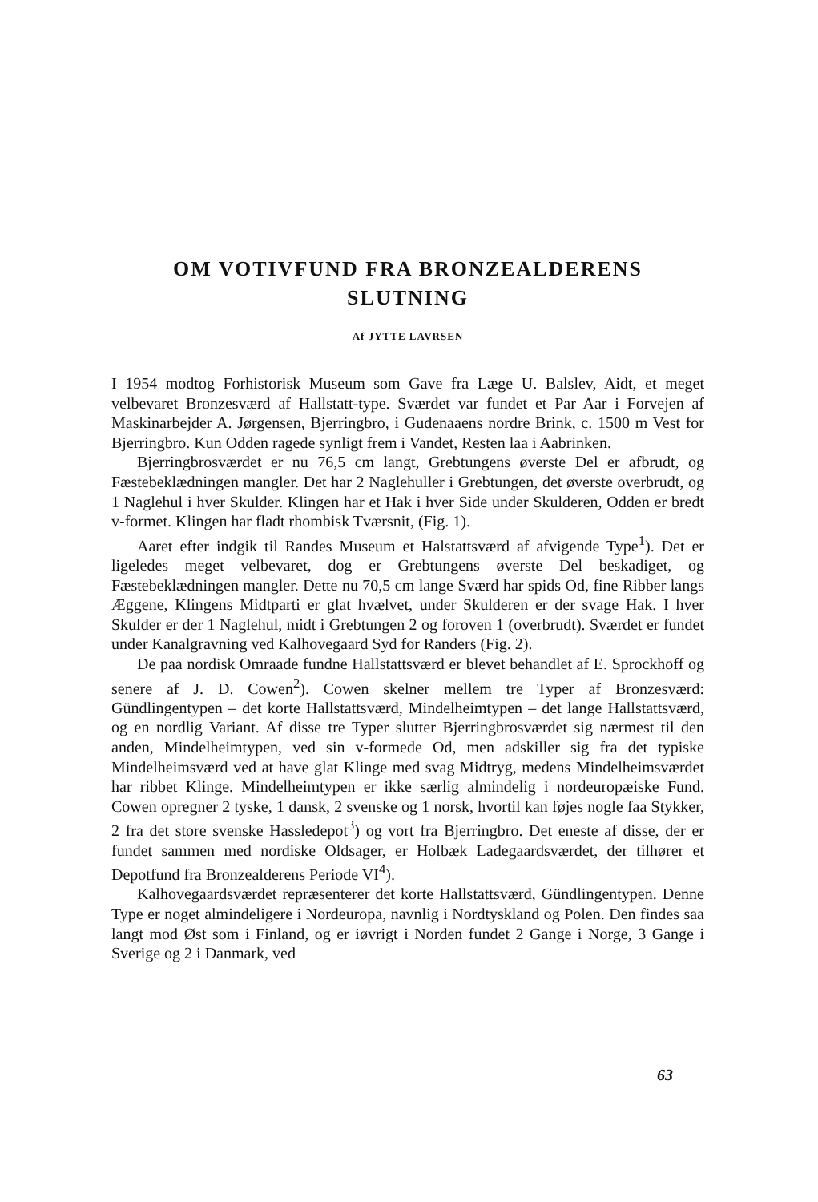OM VOTIVFUND FRA BRONZEALDERENS
SLUTNING
Af JYTTE LAVRSEN
I 1954 modtog Forhistorisk Museum som Gave fra Læge U. Balslev, Aidt, et meget velbevaret Bronzesværd af Hallstatt-type. Sværdet var fundet et Par Aar i Forvejen af Maskinarbejder A. Jørgensen, Bjerringbro, i Gudenaaens nordre Brink, c. 1500 m Vest for Bjerringbro. Kun Odden ragede synligt frem i Vandet, Resten laa i Aabrinken.
Bjerringbrosværdet er nu 76,5 cm langt, Grebtungens øverste Del er afbrudt, og Fæstebeklædningen mangler. Det har 2 Naglehuller i Grebtungen, det øverste overbrudt, og 1 Naglehul i hver Skulder. Klingen har et Hak i hver Side under Skulderen, Odden er bredt v-formet. Klingen har fladt rhombisk Tværsnit, (Fig. 1).
Aaret efter indgik til Randes Museum et Halstattsværd af afvigende Type<sup>1</sup>). Det er ligeledes meget velbevaret, dog er Grebtungens øverste Del beskadiget, og Fæstebeklædningen mangler. Dette nu 70,5 cm lange Sværd har spids Od, fine Ribber langs Æggene, Klingens Midtparti er glat hvælvet, under Skulderen er der svage Hak. I hver Skulder er der 1 Naglehul, midt i Grebtungen 2 og foroven 1 (overbrudt). Sværdet er fundet under Kanalgravning ved Kalhovegaard Syd for Randers (Fig. 2).
De paa nordisk Omraade fundne Hallstattsværd er blevet behandlet af E. Sprockhoff og senere af J. D. Cowen<sup>2</sup>). Cowen skelner mellem tre Typer af Bronzesværd: Gündlingentypen – det korte Hallstattsværd, Mindelheimtypen – det lange Hallstattsværd, og en nordlig Variant. Af disse tre Typer slutter Bjerringbrosværdet sig nærmest til den anden, Mindelheimtypen, ved sin v-formede Od, men adskiller sig fra det typiske Mindelheimsværd ved at have glat Klinge med svag Midtryg, medens Mindelheimsværdet har ribbet Klinge. Mindelheimtypen er ikke særlig almindelig i nordeuropæiske Fund. Cowen opregner 2 tyske, 1 dansk, 2 svenske og 1 norsk, hvortil kan føjes nogle faa Stykker, 2 fra det store svenske Hassledepot<sup>3</sup>) og vort fra Bjerringbro. Det eneste af disse, der er fundet sammen med nordiske Oldsager, er Holbæk Ladegaardsværdet, der tilhører et Depotfund fra Bronzealderens Periode VI<sup>4</sup>).
Kalhovegaardsværdet repræsenterer det korte Hallstattsværd, Gündlingentypen. Denne Type er noget almindeligere i Nordeuropa, navnlig i Nordtyskland og Polen. Den findes saa langt mod Øst som i Finland, og er iøvrigt i Norden fundet 2 Gange i Norge, 3 Gange i Sverige og 2 i Danmark, ved
63